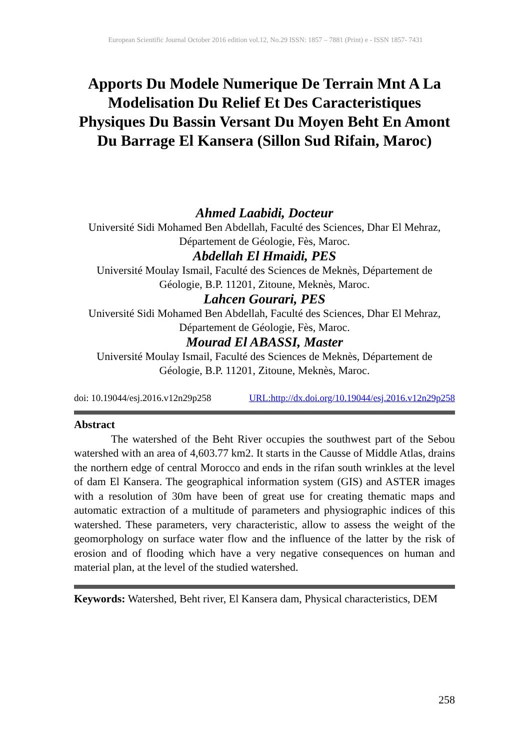European Scientific Journal October 2016 edition vol.12, No.29 ISSN: 1857 – 7881 (Print) e - ISSN 1857- 7431
Apports Du Modele Numerique De Terrain Mnt A La Modelisation Du Relief Et Des Caracteristiques Physiques Du Bassin Versant Du Moyen Beht En Amont Du Barrage El Kansera (Sillon Sud Rifain, Maroc)
Ahmed Laabidi, Docteur
Université Sidi Mohamed Ben Abdellah, Faculté des Sciences, Dhar El Mehraz, Département de Géologie, Fès, Maroc.
Abdellah El Hmaidi, PES
Université Moulay Ismail, Faculté des Sciences de Meknès, Département de Géologie, B.P. 11201, Zitoune, Meknès, Maroc.
Lahcen Gourari, PES
Université Sidi Mohamed Ben Abdellah, Faculté des Sciences, Dhar El Mehraz, Département de Géologie, Fès, Maroc.
Mourad El ABASSI, Master
Université Moulay Ismail, Faculté des Sciences de Meknès, Département de Géologie, B.P. 11201, Zitoune, Meknès, Maroc.
doi: 10.19044/esj.2016.v12n29p258 URL:http://dx.doi.org/10.19044/esj.2016.v12n29p258
Abstract
The watershed of the Beht River occupies the southwest part of the Sebou watershed with an area of 4,603.77 km2. It starts in the Causse of Middle Atlas, drains the northern edge of central Morocco and ends in the rifan south wrinkles at the level of dam El Kansera. The geographical information system (GIS) and ASTER images with a resolution of 30m have been of great use for creating thematic maps and automatic extraction of a multitude of parameters and physiographic indices of this watershed. These parameters, very characteristic, allow to assess the weight of the geomorphology on surface water flow and the influence of the latter by the risk of erosion and of flooding which have a very negative consequences on human and material plan, at the level of the studied watershed.
Keywords: Watershed, Beht river, El Kansera dam, Physical characteristics, DEM
258